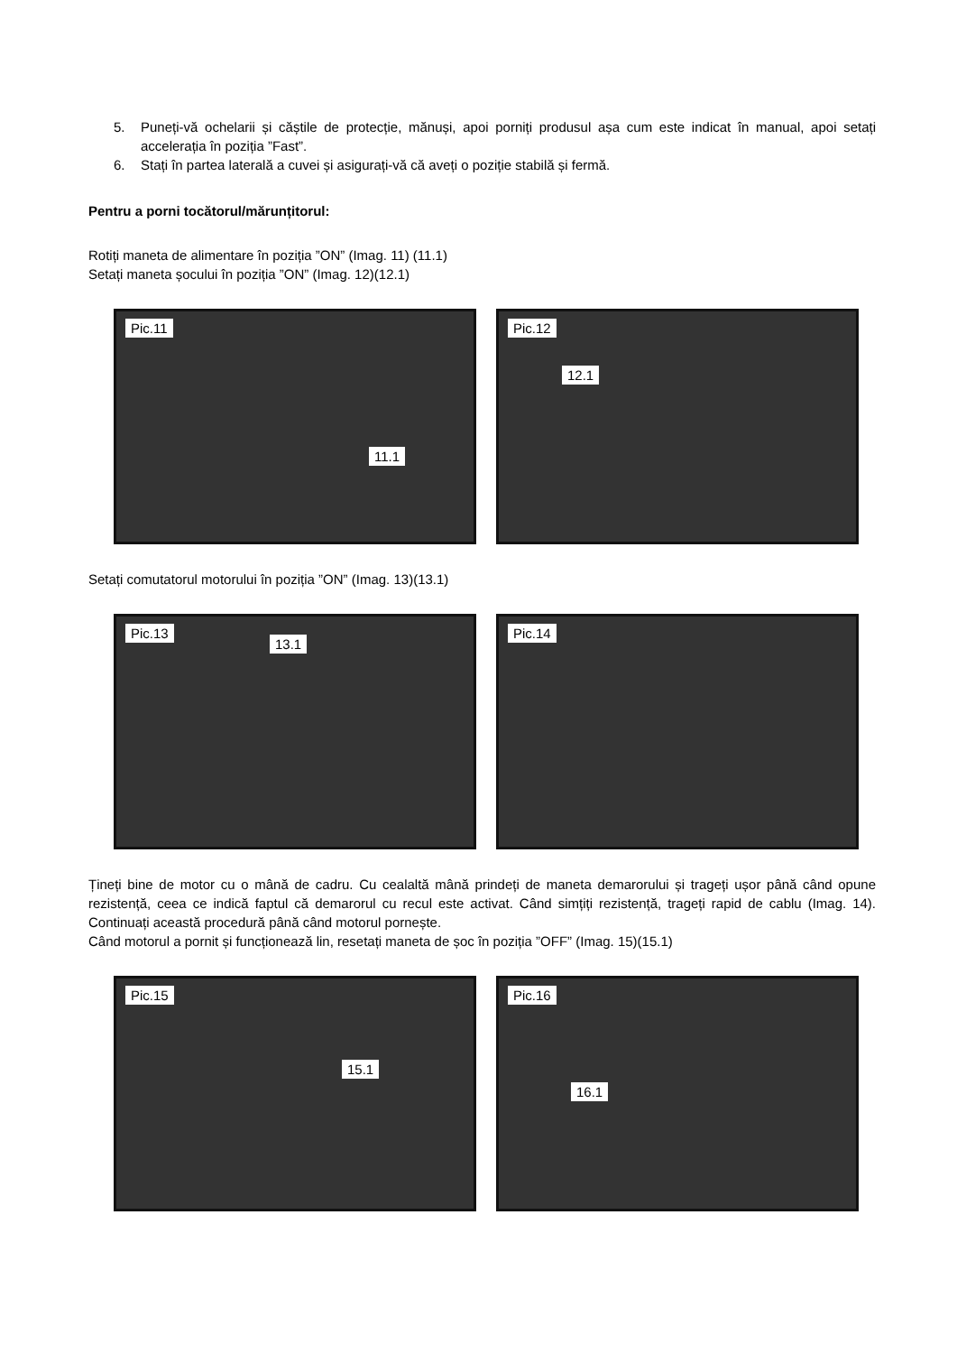5. Puneți-vă ochelarii și căștile de protecție, mănuși, apoi porniți produsul așa cum este indicat în manual, apoi setați accelerația în poziția ”Fast”.
6. Stați în partea laterală a cuvei și asigurați-vă că aveți o poziție stabilă și fermă.
Pentru a porni tocătorul/mărunțitorul:
Rotiți maneta de alimentare în poziția ”ON” (Imag. 11) (11.1)
Setați maneta șocului în poziția ”ON” (Imag. 12)(12.1)
Pic.11
11.1
Pic.12
12.1
Setați comutatorul motorului în poziția ”ON” (Imag. 13)(13.1)
Pic.13
13.1
Pic.14
Țineți bine de motor cu o mână de cadru. Cu cealaltă mână prindeți de maneta demarorului și trageți ușor până când opune rezistență, ceea ce indică faptul că demarorul cu recul este activat. Când simțiți rezistență, trageți rapid de cablu (Imag. 14). Continuați această procedură până când motorul pornește.
Când motorul a pornit și funcționează lin, resetați maneta de șoc în poziția ”OFF” (Imag. 15)(15.1)
Pic.15
15.1
Pic.16
16.1